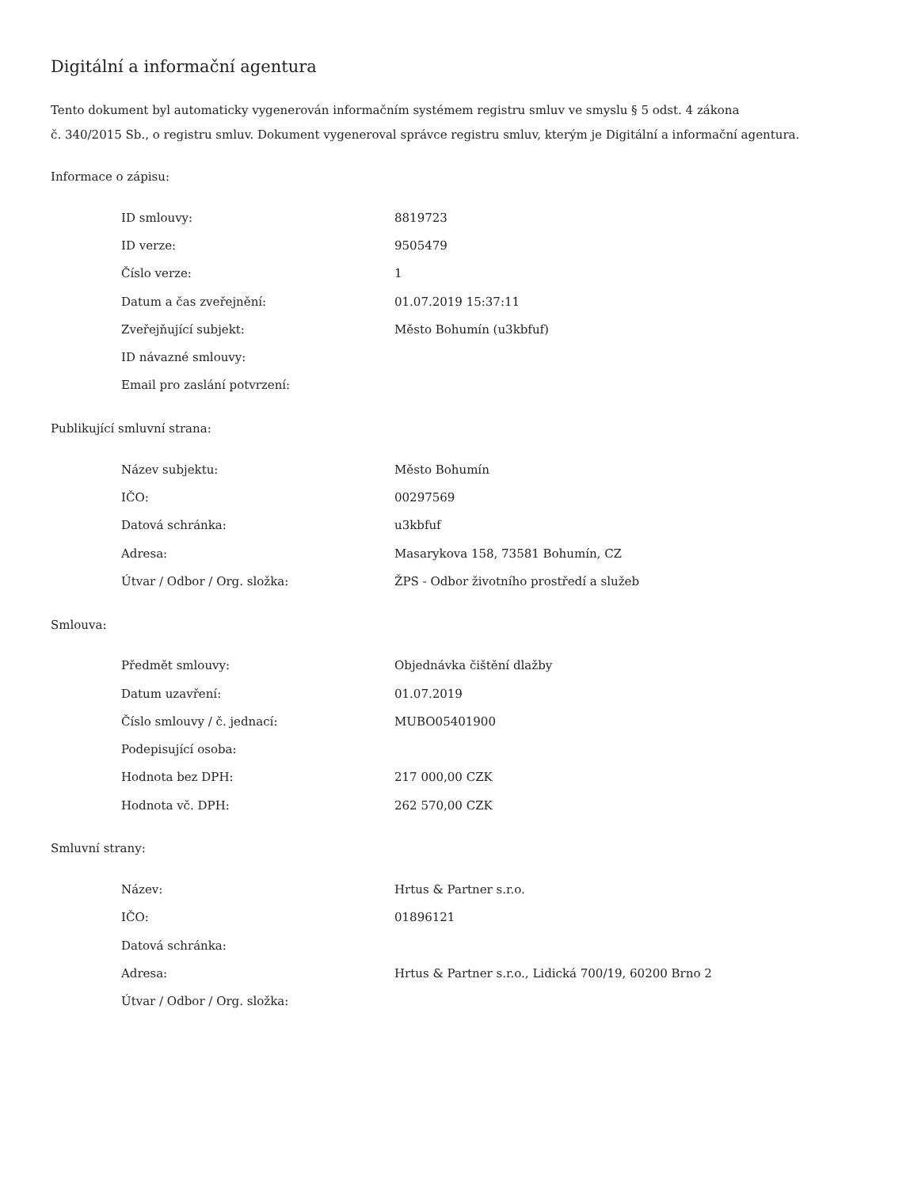Digitální a informační agentura
Tento dokument byl automaticky vygenerován informačním systémem registru smluv ve smyslu § 5 odst. 4 zákona
č. 340/2015 Sb., o registru smluv. Dokument vygeneroval správce registru smluv, kterým je Digitální a informační agentura.
Informace o zápisu:
| ID smlouvy: | 8819723 |
| ID verze: | 9505479 |
| Číslo verze: | 1 |
| Datum a čas zveřejnění: | 01.07.2019 15:37:11 |
| Zveřejňující subjekt: | Město Bohumín (u3kbfuf) |
| ID návazné smlouvy: | |
| Email pro zaslání potvrzení: | |
Publikující smluvní strana:
| Název subjektu: | Město Bohumín |
| IČO: | 00297569 |
| Datová schránka: | u3kbfuf |
| Adresa: | Masarykova 158, 73581 Bohumín, CZ |
| Útvar / Odbor / Org. složka: | ŽPS - Odbor životního prostředí a služeb |
Smlouva:
| Předmět smlouvy: | Objednávka čištění dlažby |
| Datum uzavření: | 01.07.2019 |
| Číslo smlouvy / č. jednací: | MUBO05401900 |
| Podepisující osoba: | |
| Hodnota bez DPH: | 217 000,00 CZK |
| Hodnota vč. DPH: | 262 570,00 CZK |
Smluvní strany:
| Název: | Hrtus & Partner s.r.o. |
| IČO: | 01896121 |
| Datová schránka: | |
| Adresa: | Hrtus & Partner s.r.o., Lidická 700/19, 60200 Brno 2 |
| Útvar / Odbor / Org. složka: | |